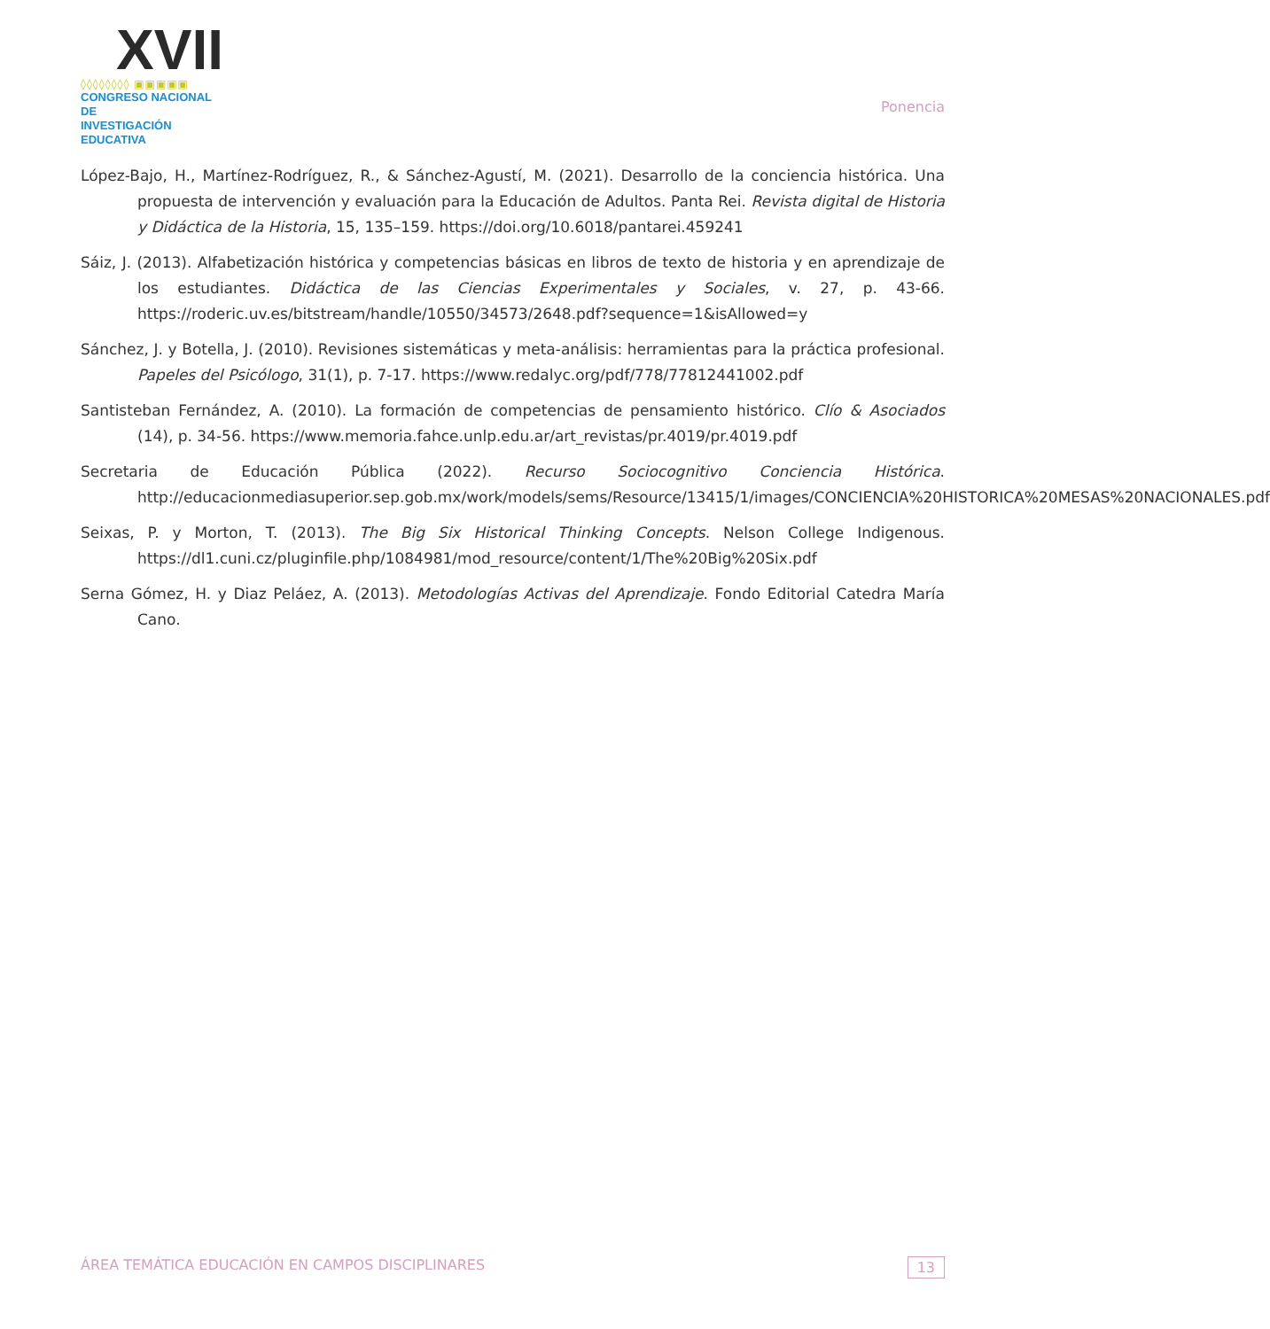XVII
◊◊◊◊◊◊◊◊ ▣▣▣▣▣
CONGRESO NACIONAL DE
INVESTIGACIÓN EDUCATIVA
Ponencia
López-Bajo, H., Martínez-Rodríguez, R., & Sánchez-Agustí, M. (2021). Desarrollo de la conciencia histórica. Una propuesta de intervención y evaluación para la Educación de Adultos. Panta Rei. Revista digital de Historia y Didáctica de la Historia, 15, 135–159. https://doi.org/10.6018/pantarei.459241
Sáiz, J. (2013). Alfabetización histórica y competencias básicas en libros de texto de historia y en aprendizaje de los estudiantes. Didáctica de las Ciencias Experimentales y Sociales, v. 27, p. 43-66. https://roderic.uv.es/bitstream/handle/10550/34573/2648.pdf?sequence=1&isAllowed=y
Sánchez, J. y Botella, J. (2010). Revisiones sistemáticas y meta-análisis: herramientas para la práctica profesional. Papeles del Psicólogo, 31(1), p. 7-17. https://www.redalyc.org/pdf/778/77812441002.pdf
Santisteban Fernández, A. (2010). La formación de competencias de pensamiento histórico. Clío & Asociados (14), p. 34-56. https://www.memoria.fahce.unlp.edu.ar/art_revistas/pr.4019/pr.4019.pdf
Secretaria de Educación Pública (2022). Recurso Sociocognitivo Conciencia Histórica. http://educacionmediasuperior.sep.gob.mx/work/models/sems/Resource/13415/1/images/CONCIENCIA%20HISTORICA%20MESAS%20NACIONALES.pdf
Seixas, P. y Morton, T. (2013). The Big Six Historical Thinking Concepts. Nelson College Indigenous. https://dl1.cuni.cz/pluginfile.php/1084981/mod_resource/content/1/The%20Big%20Six.pdf
Serna Gómez, H. y Diaz Peláez, A. (2013). Metodologías Activas del Aprendizaje. Fondo Editorial Catedra María Cano.
ÁREA TEMÁTICA EDUCACIÓN EN CAMPOS DISCIPLINARES 13